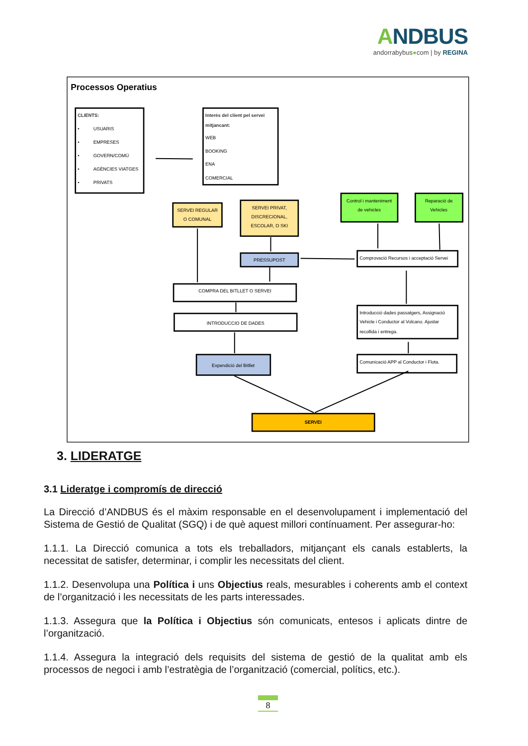ANDBUS
andorrabybus●com | by REGINA
Processos Operatius
CLIENTS:
•
USUARIS
•
EMPRESES
•
GOVERN/COMÚ
•
AGÈNCIES VIATGES
•
PRIVATS
Interès del client pel servei
mitjancant:
WEB
BOOKING
ENA
COMERCIAL
SERVEI REGULAR
O COMUNAL
SERVEI PRIVAT,
DISCRECIONAL,
ESCOLAR, O SKI
Control i manteniment
de vehicles
Reparació de
Vehicles
PRESSUPOST
Comprovació Recursos i acceptació Servei
COMPRA DEL BITLLET O SERVEI
INTRODUCCIO DE DADES
Introducció dades passatgers, Assignació
Vehicle i Conductor al Volcano. Ajustar
recollida i entrega.
Expendició del Bitllet
Comunicació APP al Conductor i Flota.
SERVEI
3. LIDERATGE
3.1 Lideratge i compromís de direcció
La Direcció d’ANDBUS és el màxim responsable en el desenvolupament i implementació del Sistema de Gestió de Qualitat (SGQ) i de què aquest millori contínuament. Per assegurar-ho:
1.1.1. La Direcció comunica a tots els treballadors, mitjançant els canals establerts, la necessitat de satisfer, determinar, i complir les necessitats del client.
1.1.2. Desenvolupa una Política i uns Objectius reals, mesurables i coherents amb el context de l’organització i les necessitats de les parts interessades.
1.1.3. Assegura que la Política i Objectius són comunicats, entesos i aplicats dintre de l’organització.
1.1.4. Assegura la integració dels requisits del sistema de gestió de la qualitat amb els processos de negoci i amb l’estratègia de l’organització (comercial, polítics, etc.).
8